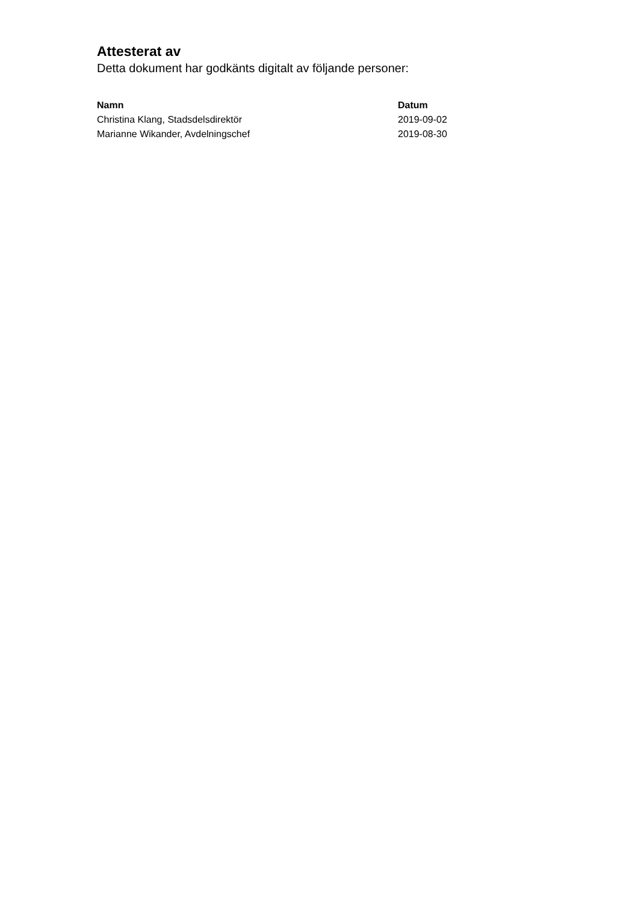Attesterat av
Detta dokument har godkänts digitalt av följande personer:
| Namn | Datum |
| --- | --- |
| Christina Klang, Stadsdelsdirektör | 2019-09-02 |
| Marianne Wikander, Avdelningschef | 2019-08-30 |